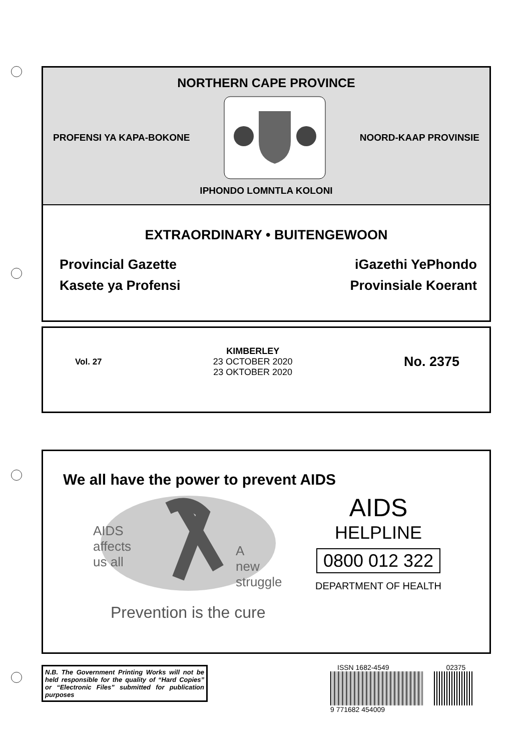NORTHERN CAPE PROVINCE
PROFENSI YA KAPA-BOKONE NOORD-KAAP PROVINSIE
IPHONDO LOMNTLA KOLONI
EXTRAORDINARY • BUITENGEWOON
Provincial Gazette
Kasete ya Profensi
iGazethi YePhondo
Provinsiale Koerant
Vol. 27
KIMBERLEY
23 OCTOBER 2020
23 OKTOBER 2020
No. 2375
We all have the power to prevent AIDS
AIDS
affects
us all
A
new
struggle
Prevention is the cure
AIDS
HELPLINE
0800 012 322
DEPARTMENT OF HEALTH
N.B. The Government Printing Works will not be held responsible for the quality of “Hard Copies” or “Electronic Files” submitted for publication purposes
ISSN 1682-4549 02375
9 771682 454009